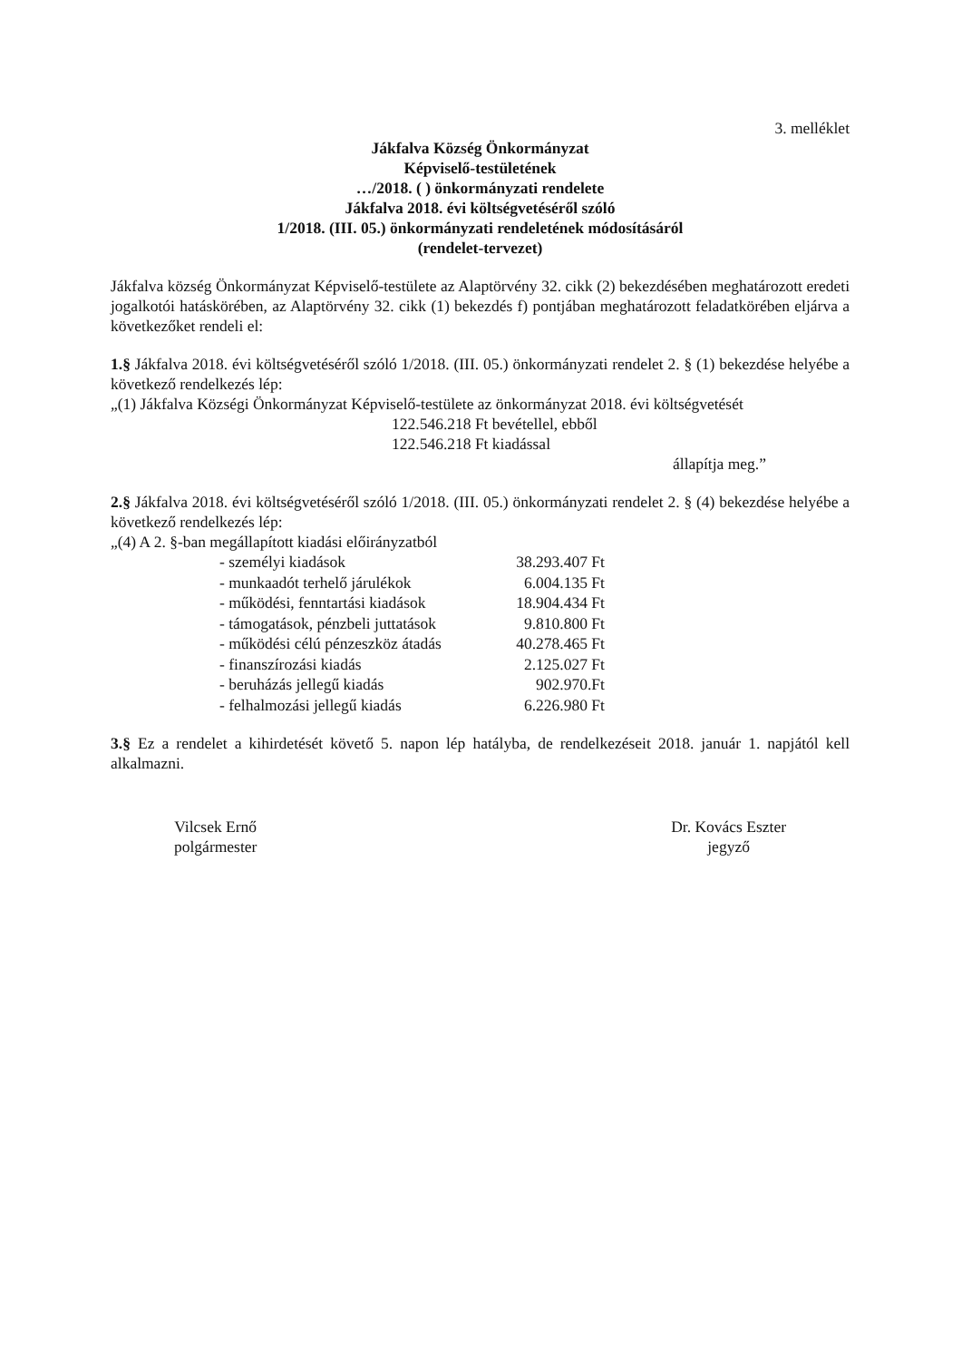3. melléklet
Jákfalva Község Önkormányzat
Képviselő-testületének
…/2018. ( ) önkormányzati rendelete
Jákfalva 2018. évi költségvetéséről szóló
1/2018. (III. 05.) önkormányzati rendeletének módosításáról
(rendelet-tervezet)
Jákfalva község Önkormányzat Képviselő-testülete az Alaptörvény 32. cikk (2) bekezdésében meghatározott eredeti jogalkotói hatáskörében, az Alaptörvény 32. cikk (1) bekezdés f) pontjában meghatározott feladatkörében eljárva a következőket rendeli el:
1.§ Jákfalva 2018. évi költségvetéséről szóló 1/2018. (III. 05.) önkormányzati rendelet 2. § (1) bekezdése helyébe a következő rendelkezés lép:
„(1) Jákfalva Községi Önkormányzat Képviselő-testülete az önkormányzat 2018. évi költségvetését
122.546.218 Ft bevétellel, ebből
122.546.218 Ft kiadással
állapítja meg.”
2.§ Jákfalva 2018. évi költségvetéséről szóló 1/2018. (III. 05.) önkormányzati rendelet 2. § (4) bekezdése helyébe a következő rendelkezés lép:
„(4) A 2. §-ban megállapított kiadási előirányzatból
| - személyi kiadások | 38.293.407 Ft |
| - munkaadót terhelő járulékok | 6.004.135 Ft |
| - működési, fenntartási kiadások | 18.904.434 Ft |
| - támogatások, pénzbeli juttatások | 9.810.800 Ft |
| - működési célú pénzeszköz átadás | 40.278.465 Ft |
| - finanszírozási kiadás | 2.125.027 Ft |
| - beruházás jellegű kiadás | 902.970.Ft |
| - felhalmozási jellegű kiadás | 6.226.980 Ft |
3.§ Ez a rendelet a kihirdetését követő 5. napon lép hatályba, de rendelkezéseit 2018. január 1. napjától kell alkalmazni.
Vilcsek Ernő
polgármester
Dr. Kovács Eszter
jegyző